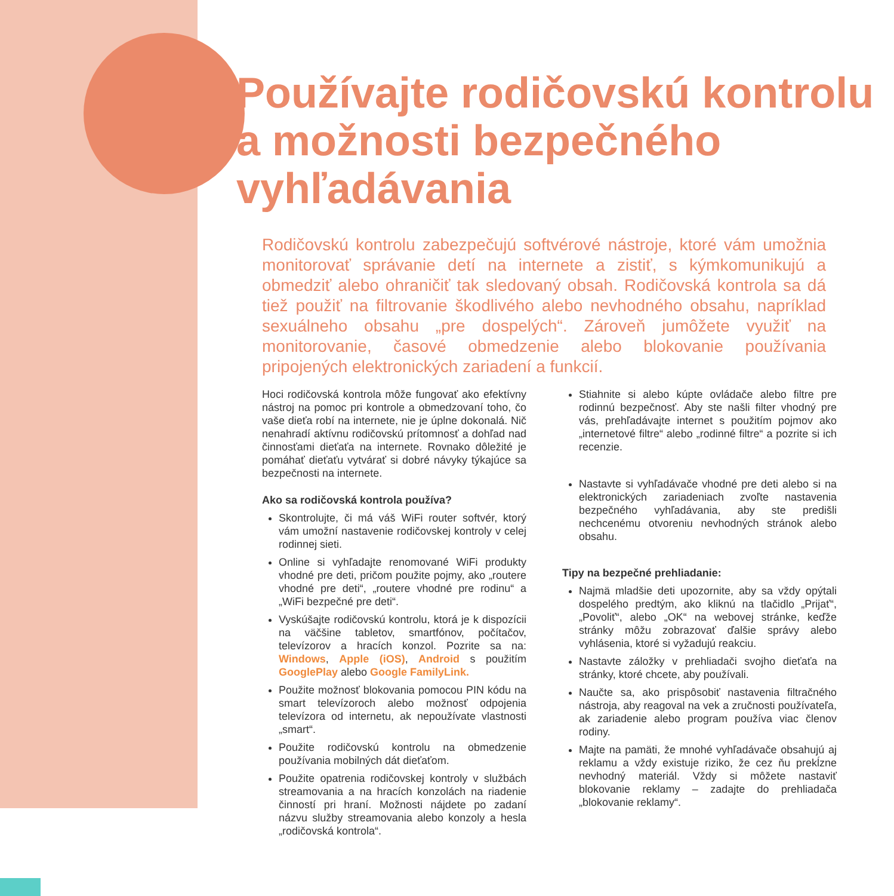Používajte rodičovskú kontrolu a možnosti bezpečného vyhľadávania
Rodičovskú kontrolu zabezpečujú softvérové nástroje, ktoré vám umožnia monitorovať správanie detí na internete a zistiť, s kýmkomunikujú a obmedziť alebo ohraničiť tak sledovaný obsah. Rodičovská kontrola sa dá tiež použiť na filtrovanie škodlivého alebo nevhodného obsahu, napríklad sexuálneho obsahu „pre dospelých“. Zároveň jumôžete využiť na monitorovanie, časové obmedzenie alebo blokovanie používania pripojených elektronických zariadení a funkcií.
Hoci rodičovská kontrola môže fungovať ako efektívny nástroj na pomoc pri kontrole a obmedzovaní toho, čo vaše dieťa robí na internete, nie je úplne dokonalá. Nič nenahradí aktívnu rodičovskú prítomnosť a dohľad nad činnosťami dieťaťa na internete. Rovnako dôležité je pomáhať dieťaťu vytvárať si dobré návyky týkajúce sa bezpečnosti na internete.
Ako sa rodičovská kontrola používa?
Skontrolujte, či má váš WiFi router softvér, ktorý vám umožní nastavenie rodičovskej kontroly v celej rodinnej sieti.
Online si vyhľadajte renomované WiFi produkty vhodné pre deti, pričom použite pojmy, ako „routere vhodné pre deti“, „routere vhodné pre rodinu“ a „WiFi bezpečné pre deti“.
Vyskúšajte rodičovskú kontrolu, ktorá je k dispozícii na väčšine tabletov, smartfónov, počítačov, televízorov a hracích konzol. Pozrite sa na: Windows, Apple (iOS), Android s použitím GooglePlay alebo Google FamilyLink.
Použite možnosť blokovania pomocou PIN kódu na smart televízoroch alebo možnosť odpojenia televízora od internetu, ak nepoužívate vlastnosti „smart“.
Použite rodičovskú kontrolu na obmedzenie používania mobilných dát dieťaťom.
Použite opatrenia rodičovskej kontroly v službách streamovania a na hracích konzolách na riadenie činností pri hraní. Možnosti nájdete po zadaní názvu služby streamovania alebo konzoly a hesla „rodičovská kontrola“.
Stiahnite si alebo kúpte ovládače alebo filtre pre rodinnú bezpečnosť. Aby ste našli filter vhodný pre vás, prehľadávajte internet s použitím pojmov ako „internetové filtre“ alebo „rodinné filtre“ a pozrite si ich recenzie.
Nastavte si vyhľadávače vhodné pre deti alebo si na elektronických zariadeniach zvoľte nastavenia bezpečného vyhľadávania, aby ste predišli nechcenému otvoreniu nevhodných stránok alebo obsahu.
Tipy na bezpečné prehliadanie:
Najmä mladšie deti upozornite, aby sa vždy opýtali dospelého predtým, ako kliknú na tlačidlo „Prijať“, „Povoliť“, alebo „OK“ na webovej stránke, keďže stránky môžu zobrazovať ďalšie správy alebo vyhlásenia, ktoré si vyžadujú reakciu.
Nastavte záložky v prehliadači svojho dieťaťa na stránky, ktoré chcete, aby používali.
Naučte sa, ako prispôsobiť nastavenia filtračného nástroja, aby reagoval na vek a zručnosti používateľa, ak zariadenie alebo program používa viac členov rodiny.
Majte na pamäti, že mnohé vyhľadávače obsahujú aj reklamu a vždy existuje riziko, že cez ňu prekĺzne nevhodný materiál. Vždy si môžete nastaviť blokovanie reklamy – zadajte do prehliadača „blokovanie reklamy“.